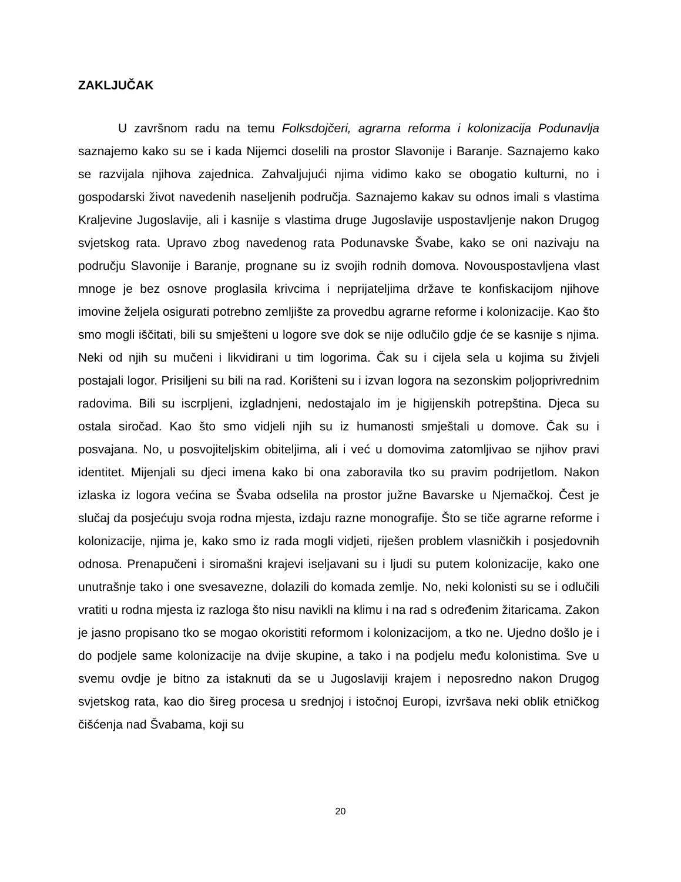ZAKLJUČAK
U završnom radu na temu Folksdojčeri, agrarna reforma i kolonizacija Podunavlja saznajemo kako su se i kada Nijemci doselili na prostor Slavonije i Baranje. Saznajemo kako se razvijala njihova zajednica. Zahvaljujući njima vidimo kako se obogatio kulturni, no i gospodarski život navedenih naseljenih područja. Saznajemo kakav su odnos imali s vlastima Kraljevine Jugoslavije, ali i kasnije s vlastima druge Jugoslavije uspostavljenje nakon Drugog svjetskog rata. Upravo zbog navedenog rata Podunavske Švabe, kako se oni nazivaju na području Slavonije i Baranje, prognane su iz svojih rodnih domova. Novouspostavljena vlast mnoge je bez osnove proglasila krivcima i neprijateljima države te konfiskacijom njihove imovine željela osigurati potrebno zemljište za provedbu agrarne reforme i kolonizacije. Kao što smo mogli iščitati, bili su smješteni u logore sve dok se nije odlučilo gdje će se kasnije s njima. Neki od njih su mučeni i likvidirani u tim logorima. Čak su i cijela sela u kojima su živjeli postajali logor. Prisiljeni su bili na rad. Korišteni su i izvan logora na sezonskim poljoprivrednim radovima. Bili su iscrpljeni, izgladnjeni, nedostajalo im je higijenskih potrepština. Djeca su ostala siročad. Kao što smo vidjeli njih su iz humanosti smještali u domove. Čak su i posvajana. No, u posvojiteljskim obiteljima, ali i već u domovima zatomljivao se njihov pravi identitet. Mijenjali su djeci imena kako bi ona zaboravila tko su pravim podrijetlom. Nakon izlaska iz logora većina se Švaba odselila na prostor južne Bavarske u Njemačkoj. Čest je slučaj da posjećuju svoja rodna mjesta, izdaju razne monografije. Što se tiče agrarne reforme i kolonizacije, njima je, kako smo iz rada mogli vidjeti, riješen problem vlasničkih i posjedovnih odnosa. Prenapučeni i siromašni krajevi iseljavani su i ljudi su putem kolonizacije, kako one unutrašnje tako i one svesavezne, dolazili do komada zemlje. No, neki kolonisti su se i odlučili vratiti u rodna mjesta iz razloga što nisu navikli na klimu i na rad s određenim žitaricama. Zakon je jasno propisano tko se mogao okoristiti reformom i kolonizacijom, a tko ne. Ujedno došlo je i do podjele same kolonizacije na dvije skupine, a tako i na podjelu među kolonistima. Sve u svemu ovdje je bitno za istaknuti da se u Jugoslaviji krajem i neposredno nakon Drugog svjetskog rata, kao dio šireg procesa u srednjoj i istočnoj Europi, izvršava neki oblik etničkog čišćenja nad Švabama, koji su
20